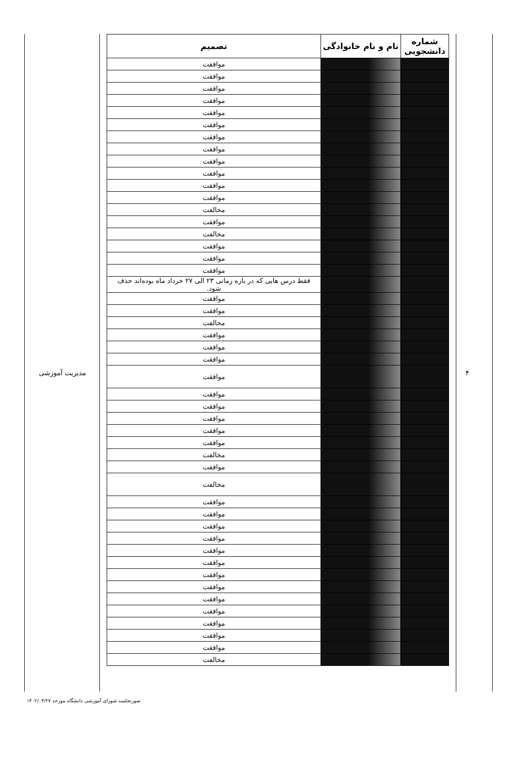۴
مدیریت آموزشی
| شماره دانشجویی | نام و نام خانوادگی | تصمیم |
| --- | --- | --- |
| | | موافقت |
| | | موافقت |
| | | موافقت |
| | | موافقت |
| | | موافقت |
| | | موافقت |
| | | موافقت |
| | | موافقت |
| | | موافقت |
| | | موافقت |
| | | موافقت |
| | | موافقت |
| | | مخالفت |
| | | موافقت |
| | | مخالفت |
| | | موافقت |
| | | موافقت |
| | | موافقت |
| | | فقط درس هایی که در بازه زمانی ۲۳ الی ۲۷ خرداد ماه بوده‌اند حذف شود. |
| | | موافقت |
| | | موافقت |
| | | مخالفت |
| | | موافقت |
| | | موافقت |
| | | موافقت |
| | | موافقت |
| | | موافقت |
| | | موافقت |
| | | موافقت |
| | | موافقت |
| | | موافقت |
| | | مخالفت |
| | | موافقت |
| | | مخالفت |
| | | موافقت |
| | | موافقت |
| | | موافقت |
| | | موافقت |
| | | موافقت |
| | | موافقت |
| | | موافقت |
| | | موافقت |
| | | موافقت |
| | | موافقت |
| | | موافقت |
| | | موافقت |
| | | موافقت |
| | | مخالفت |
صورتجلسه شورای آموزشی دانشگاه مورخه ۱۴۰۲/۰۴/۲۷